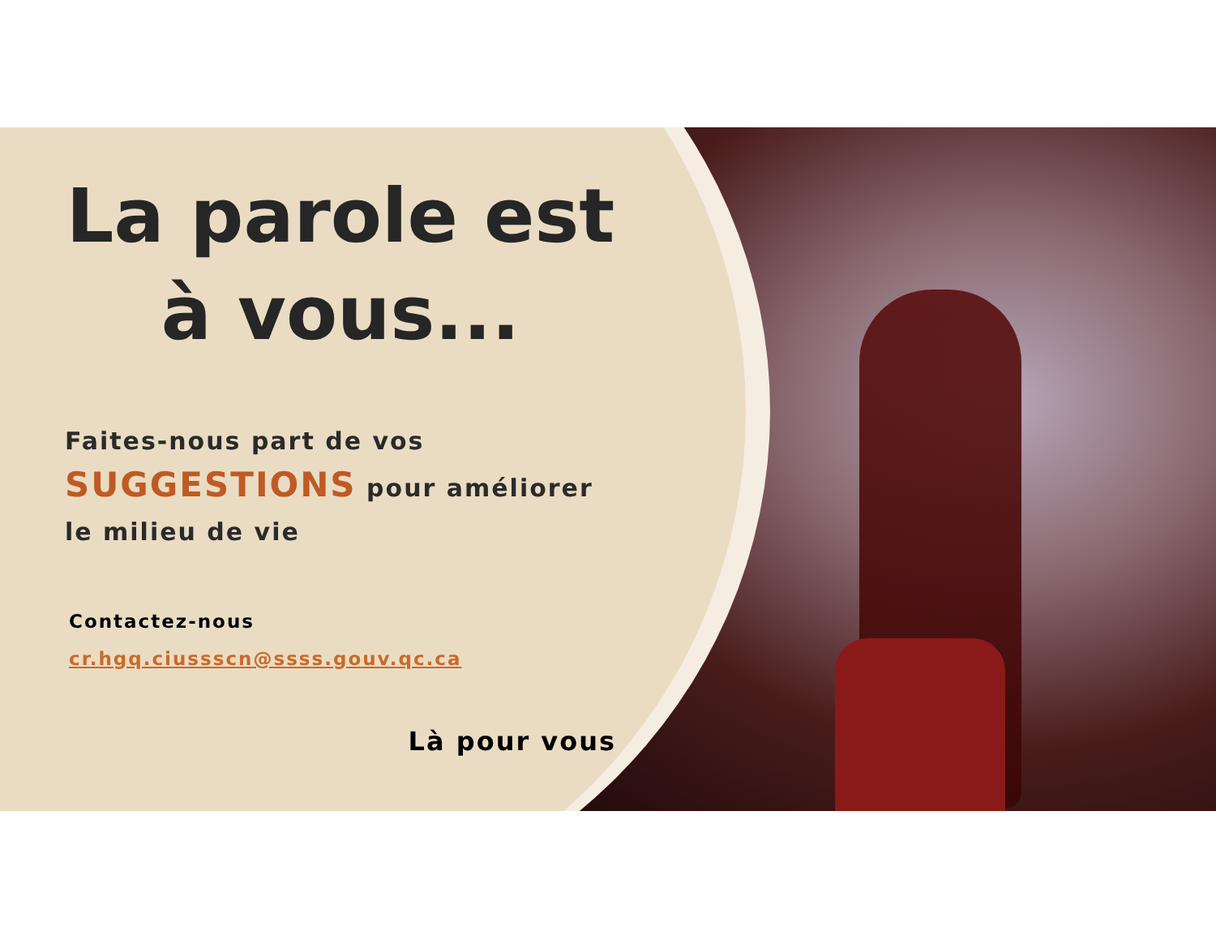La parole est
à vous...
Faites-nous part de vos
SUGGESTIONS pour améliorer
le milieu de vie
Contactez-nous
cr.hgq.ciussscn@ssss.gouv.qc.ca
Là pour vous